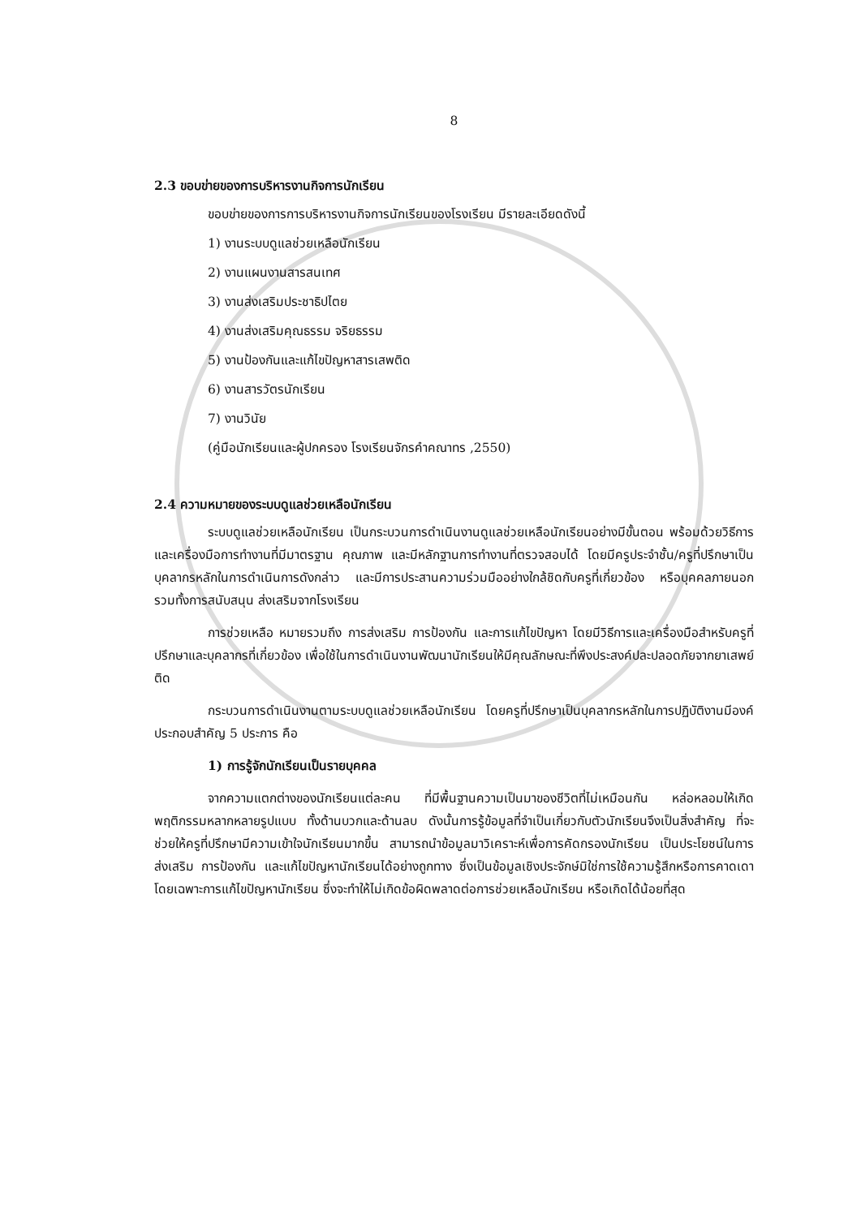8
2.3 ขอบข่ายของการบริหารงานกิจการนักเรียน
ขอบข่ายของการการบริหารงานกิจการนักเรียนของโรงเรียน มีรายละเอียดดังนี้
1) งานระบบดูแลช่วยเหลือนักเรียน
2) งานแผนงานสารสนเทศ
3) งานส่งเสริมประชาธิปไตย
4) งานส่งเสริมคุณธรรม จริยธรรม
5) งานป้องกันและแก้ไขปัญหาสารเสพติด
6) งานสารวัตรนักเรียน
7) งานวินัย
(คู่มือนักเรียนและผู้ปกครอง โรงเรียนจักรคำคณาทร ,2550)
2.4 ความหมายของระบบดูแลช่วยเหลือนักเรียน
ระบบดูแลช่วยเหลือนักเรียน เป็นกระบวนการดำเนินงานดูแลช่วยเหลือนักเรียนอย่างมีขั้นตอน พร้อมด้วยวิธีการและเครื่องมือการทำงานที่มีมาตรฐาน คุณภาพ และมีหลักฐานการทำงานที่ตรวจสอบได้ โดยมีครูประจำชั้น/ครูที่ปรึกษาเป็นบุคลากรหลักในการดำเนินการดังกล่าว และมีการประสานความร่วมมืออย่างใกล้ชิดกับครูที่เกี่ยวข้อง หรือบุคคลภายนอก รวมทั้งการสนับสนุน ส่งเสริมจากโรงเรียน
การช่วยเหลือ หมายรวมถึง การส่งเสริม การป้องกัน และการแก้ไขปัญหา โดยมีวิธีการและเครื่องมือสำหรับครูที่ปรึกษาและบุคลากรที่เกี่ยวข้อง เพื่อใช้ในการดำเนินงานพัฒนานักเรียนให้มีคุณลักษณะที่พึงประสงค์ปละปลอดภัยจากยาเสพย์ติด
กระบวนการดำเนินงานตามระบบดูแลช่วยเหลือนักเรียน โดยครูที่ปรึกษาเป็นบุคลากรหลักในการปฏิบัติงานมีองค์ประกอบสำคัญ 5 ประการ คือ
1) การรู้จักนักเรียนเป็นรายบุคคล
จากความแตกต่างของนักเรียนแต่ละคน ที่มีพื้นฐานความเป็นมาของชีวิตที่ไม่เหมือนกัน หล่อหลอมให้เกิดพฤติกรรมหลากหลายรูปแบบ ทั้งด้านบวกและด้านลบ ดังนั้นการรู้ข้อมูลที่จำเป็นเกี่ยวกับตัวนักเรียนจึงเป็นสิ่งสำคัญ ที่จะช่วยให้ครูที่ปรึกษามีความเข้าใจนักเรียนมากขึ้น สามารถนำข้อมูลมาวิเคราะห์เพื่อการคัดกรองนักเรียน เป็นประโยชน์ในการส่งเสริม การป้องกัน และแก้ไขปัญหานักเรียนได้อย่างถูกทาง ซึ่งเป็นข้อมูลเชิงประจักษ์มิใช่การใช้ความรู้สึกหรือการคาดเดา โดยเฉพาะการแก้ไขปัญหานักเรียน ซึ่งจะทำให้ไม่เกิดข้อผิดพลาดต่อการช่วยเหลือนักเรียน หรือเกิดได้น้อยที่สุด